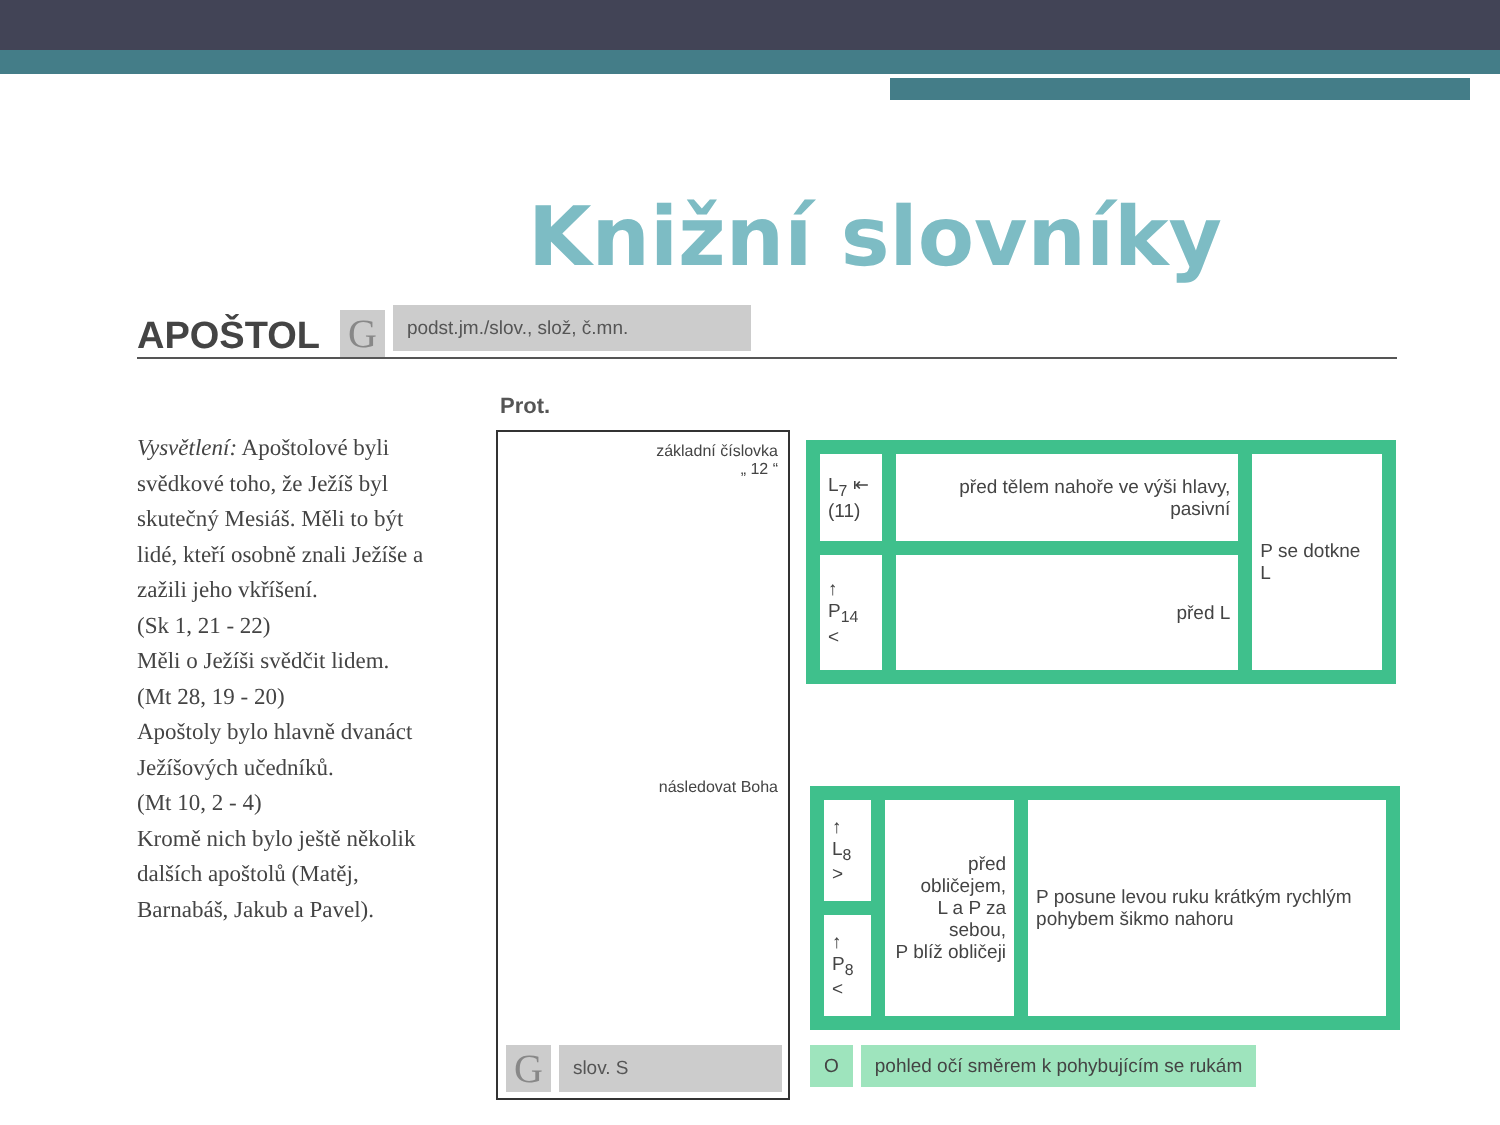Knižní slovníky
APOŠTOL G
podst.jm./slov., slož, č.mn.
Vysvětlení: Apoštolové byli svědkové toho, že Ježíš byl skutečný Mesiáš. Měli to být lidé, kteří osobně znali Ježíše a zažili jeho vkříšení.
(Sk 1, 21 - 22)
Měli o Ježíši svědčit lidem.
(Mt 28, 19 - 20)
Apoštoly bylo hlavně dvanáct Ježíšových učedníků.
(Mt 10, 2 - 4)
Kromě nich bylo ještě několik dalších apoštolů (Matěj, Barnabáš, Jakub a Pavel).
Prot.
základní číslovka
„ 12 “
následovat Boha
G
slov. S
| L<sub>7</sub> ⇤ (11) | před tělem nahoře ve výši hlavy, pasivní | P se dotkne L |
| ↑ P<sub>14</sub> < | před L | |
| ↑ L<sub>8</sub> > | před obličejem, L a P za sebou, P blíž obličeji | P posune levou ruku krátkým rychlým pohybem šikmo nahoru |
| ↑ P<sub>8</sub> < | | |
Opohled očí směrem k pohybujícím se rukám